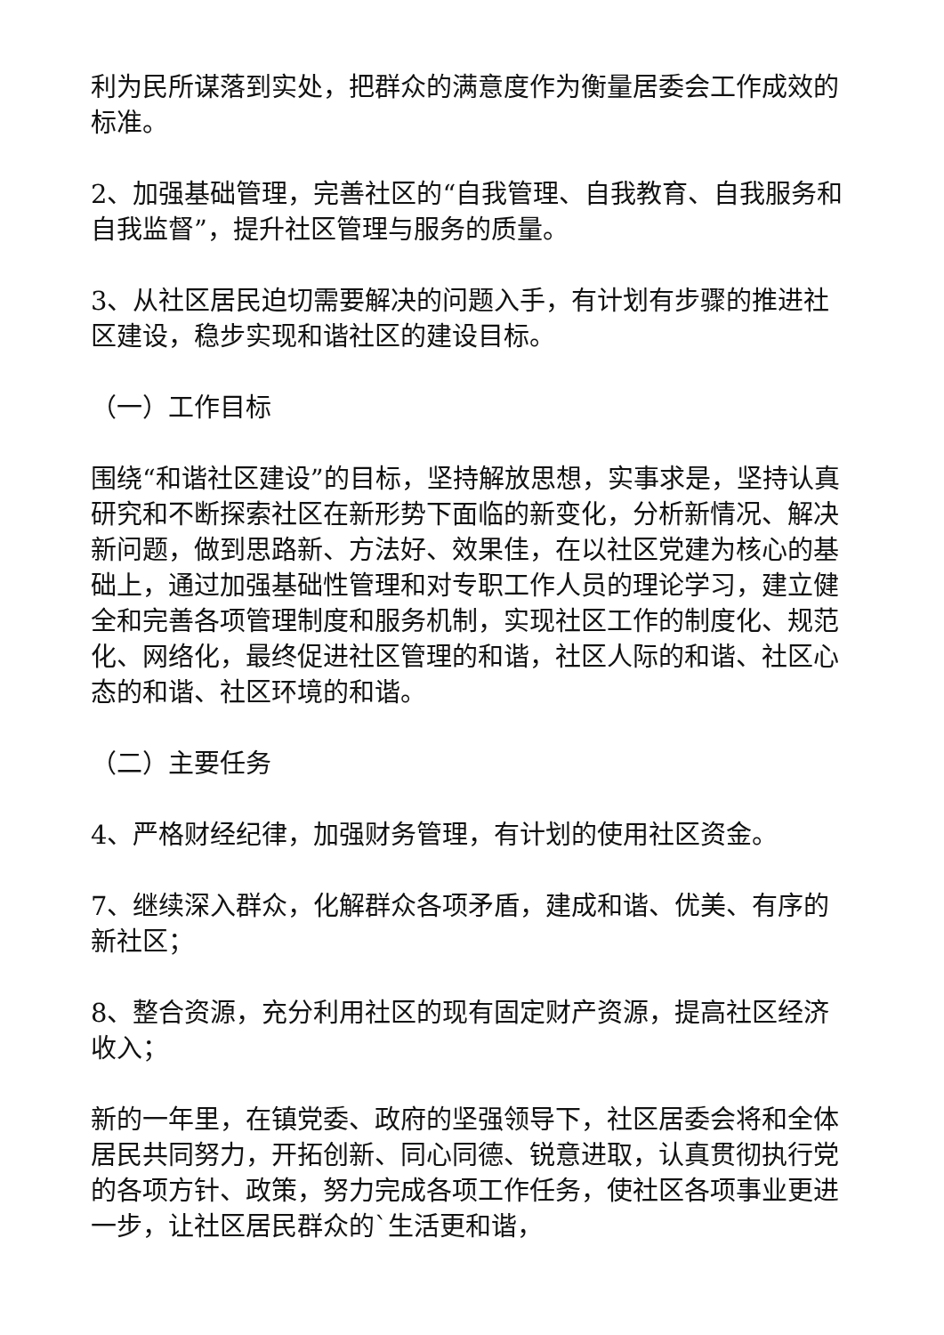利为民所谋落到实处，把群众的满意度作为衡量居委会工作成效的标准。
2、加强基础管理，完善社区的“自我管理、自我教育、自我服务和自我监督”，提升社区管理与服务的质量。
3、从社区居民迫切需要解决的问题入手，有计划有步骤的推进社区建设，稳步实现和谐社区的建设目标。
（一）工作目标
围绕“和谐社区建设”的目标，坚持解放思想，实事求是，坚持认真研究和不断探索社区在新形势下面临的新变化，分析新情况、解决新问题，做到思路新、方法好、效果佳，在以社区党建为核心的基础上，通过加强基础性管理和对专职工作人员的理论学习，建立健全和完善各项管理制度和服务机制，实现社区工作的制度化、规范化、网络化，最终促进社区管理的和谐，社区人际的和谐、社区心态的和谐、社区环境的和谐。
（二）主要任务
4、严格财经纪律，加强财务管理，有计划的使用社区资金。
7、继续深入群众，化解群众各项矛盾，建成和谐、优美、有序的新社区；
8、整合资源，充分利用社区的现有固定财产资源，提高社区经济收入；
新的一年里，在镇党委、政府的坚强领导下，社区居委会将和全体居民共同努力，开拓创新、同心同德、锐意进取，认真贯彻执行党的各项方针、政策，努力完成各项工作任务，使社区各项事业更进一步，让社区居民群众的`生活更和谐，